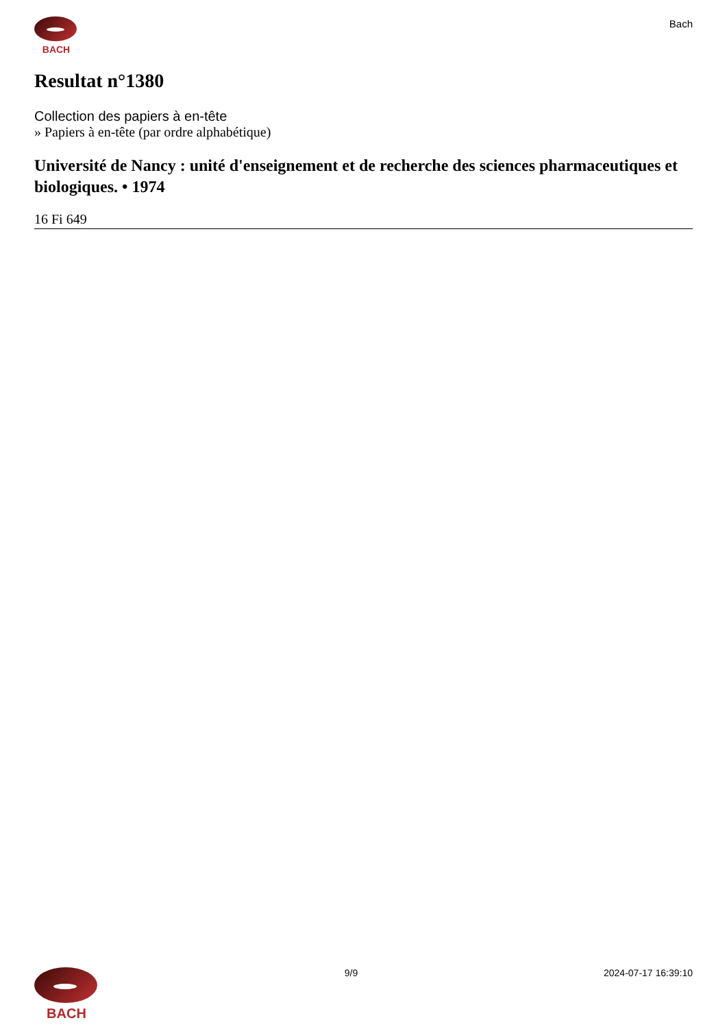BACH Bach
Resultat n°1380
Collection des papiers à en-tête
» Papiers à en-tête (par ordre alphabétique)
Université de Nancy : unité d'enseignement et de recherche des sciences pharmaceutiques et biologiques. • 1974
16 Fi 649
BACH
9/9 2024-07-17 16:39:10